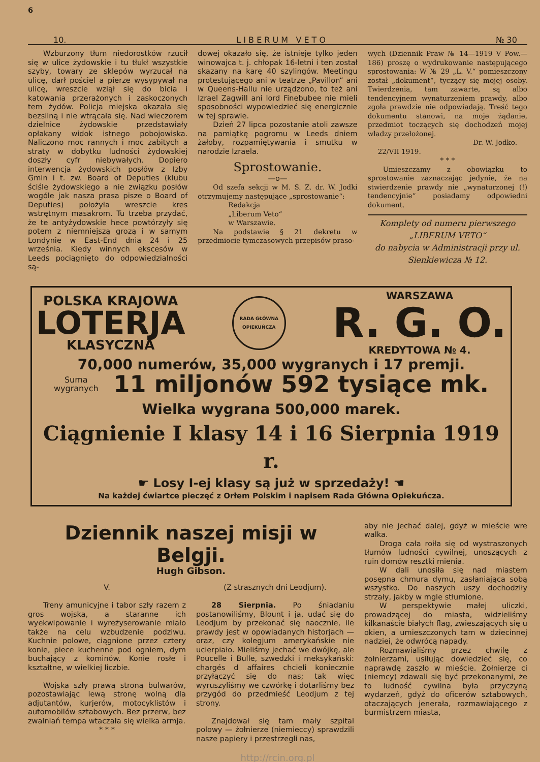6
10. L I B E R U M V E T O № 30
Wzburzony tłum niedorostków rzucił się w ulice żydowskie i tu tłukł wszystkie szyby, towary ze sklepów wyrzucał na ulicę, darł pościel a pierze wysypywał na ulicę, wreszcie wziął się do bicia i katowania przerażonych i zaskoczonych tem żydów. Policja miejska okazała się bezsilną i nie wtrącała się. Nad wieczorem dzielnice żydowskie przedstawiały opłakany widok istnego pobojowiska. Naliczono moc rannych i moc zabitych a straty w dobytku ludności żydowskiej doszły cyfr niebywałych. Dopiero interwencja żydowskich posłów z Izby Gmin i t. zw. Board of Deputies (klubu ściśle żydowskiego a nie związku posłów wogóle jak nasza prasa pisze o Board of Deputies) położyła wreszcie kres wstrętnym masakrom. Tu trzeba przydać, że te antyżydowskie hece powtórzyły się potem z niemniejszą grozą i w samym Londynie w East-End dnia 24 i 25 września. Kiedy winnych ekscesów w Leeds pociągnięto do odpowiedzialności są-
dowej okazało się, że istnieje tylko jeden winowajca t. j. chłopak 16-letni i ten został skazany na karę 40 szylingów. Meetingu protestującego ani w teatrze „Pavillon“ ani w Queens-Hallu nie urządzono, to też ani Izrael Zagwill ani lord Finebubee nie mieli sposobności wypowiedzieć się energicznie w tej sprawie.
Dzień 27 lipca pozostanie atoli zawsze na pamiątkę pogromu w Leeds dniem żałoby, rozpamiętywania i smutku w narodzie Izraela.
Sprostowanie.
—o—
Od szefa sekcji w M. S. Z. dr. W. Jodki otrzymujemy następujące „sprostowanie“:
Redakcja
„Liberum Veto“
w Warszawie.
Na podstawie § 21 dekretu w przedmiocie tymczasowych przepisów praso-
wych (Dziennik Praw № 14—1919 V Pow.—186) proszę o wydrukowanie następującego sprostowania: W № 29 „L. V.“ pomieszczony został „dokument“, tyczący się mojej osoby. Twierdzenia, tam zawarte, są albo tendencyjnem wynaturzeniem prawdy, albo zgoła prawdzie nie odpowiadają. Treść tego dokumentu stanowi, na moje żądanie, przedmiot toczących się dochodzeń mojej władzy przełożonej.
Dr. W. Jodko.
22/VII 1919.
* * *
Umieszczamy z obowiązku to sprostowanie zaznaczając jedynie, że na stwierdzenie prawdy nie „wynaturzonej (!) tendencyjnie“ posiadamy odpowiedni dokument.
Komplety od numeru pierwszego
„LIBERUM VETO“
do nabycia w Administracji przy ul. Sienkiewicza № 12.
POLSKA KRAJOWA
LOTERJA
KLASYCZNA
RADA GŁÓWNA OPIEKUŃCZA
WARSZAWA
R. G. O.
KREDYTOWA № 4.
70,000 numerów, 35,000 wygranych i 17 premji.
Suma
wygranych 11 miljonów 592 tysiące mk.
Wielka wygrana 500,000 marek.
Ciągnienie I klasy 14 i 16 Sierpnia 1919 r.
☛ Losy I-ej klasy są już w sprzedaży! ☚
Na każdej ćwiartce pieczęć z Orłem Polskim i napisem Rada Główna Opiekuńcza.
Dziennik naszej misji w Belgji.
Hugh Gibson.
V.
Treny amunicyjne i tabor szły razem z gros wojska, a staranne ich wyekwipowanie i wyreżyserowanie miało także na celu wzbudzenie podziwu. Kuchnie polowe, ciągnione przez cztery konie, piece kuchenne pod ogniem, dym buchający z kominów. Konie rosłe i kształtne, w wielkiej liczbie.
Wojska szły prawą stroną bulwarów, pozostawiając lewą stronę wolną dla adjutantów, kurjerów, motocyklistów i automobilów sztabowych. Bez przerw, bez zwalniań tempa wtaczała się wielka armja.
* * *
(Z strasznych dni Leodjum).
28 Sierpnia. Po śniadaniu postanowiliśmy, Blount i ja, udać się do Leodjum by przekonać się naocznie, ile prawdy jest w opowiadanych historjach — oraz, czy kolegjum amerykańskie nie ucierpiało. Mieliśmy jechać we dwójkę, ale Poucelle i Bulle, szwedzki i meksykański: chargés d affaires chcieli koniecznie przyłączyć się do nas; tak więc wyruszyliśmy we czwórkę i dotarliśmy bez przygód do przedmieść Leodjum z tej strony.
Znajdował się tam mały szpital polowy — żołnierze (niemieccy) sprawdzili nasze papiery i przestrzegli nas,
aby nie jechać dalej, gdyż w mieście wre walka.
Droga cała roiła się od wystraszonych tłumów ludności cywilnej, unoszących z ruin domów resztki mienia.
W dali unosiła się nad miastem posępna chmura dymu, zasłaniająca sobą wszystko. Do naszych uszy dochodziły strzały, jakby w mgle stłumione.
W perspektywie małej uliczki, prowadzącej do miasta, widzieliśmy kilkanaście białych flag, zwieszających się u okien, a umieszczonych tam w dziecinnej nadziei, że odwrócą napady.
Rozmawialiśmy przez chwilę z żołnierzami, usiłując dowiedzieć się, co naprawdę zaszło w mieście. Żołnierze ci (niemcy) zdawali się być przekonanymi, że to ludność cywilna była przyczyną wydarzeń, gdyż do oficerów sztabowych, otaczających jenerała, rozmawiającego z burmistrzem miasta,
http://rcin.org.pl